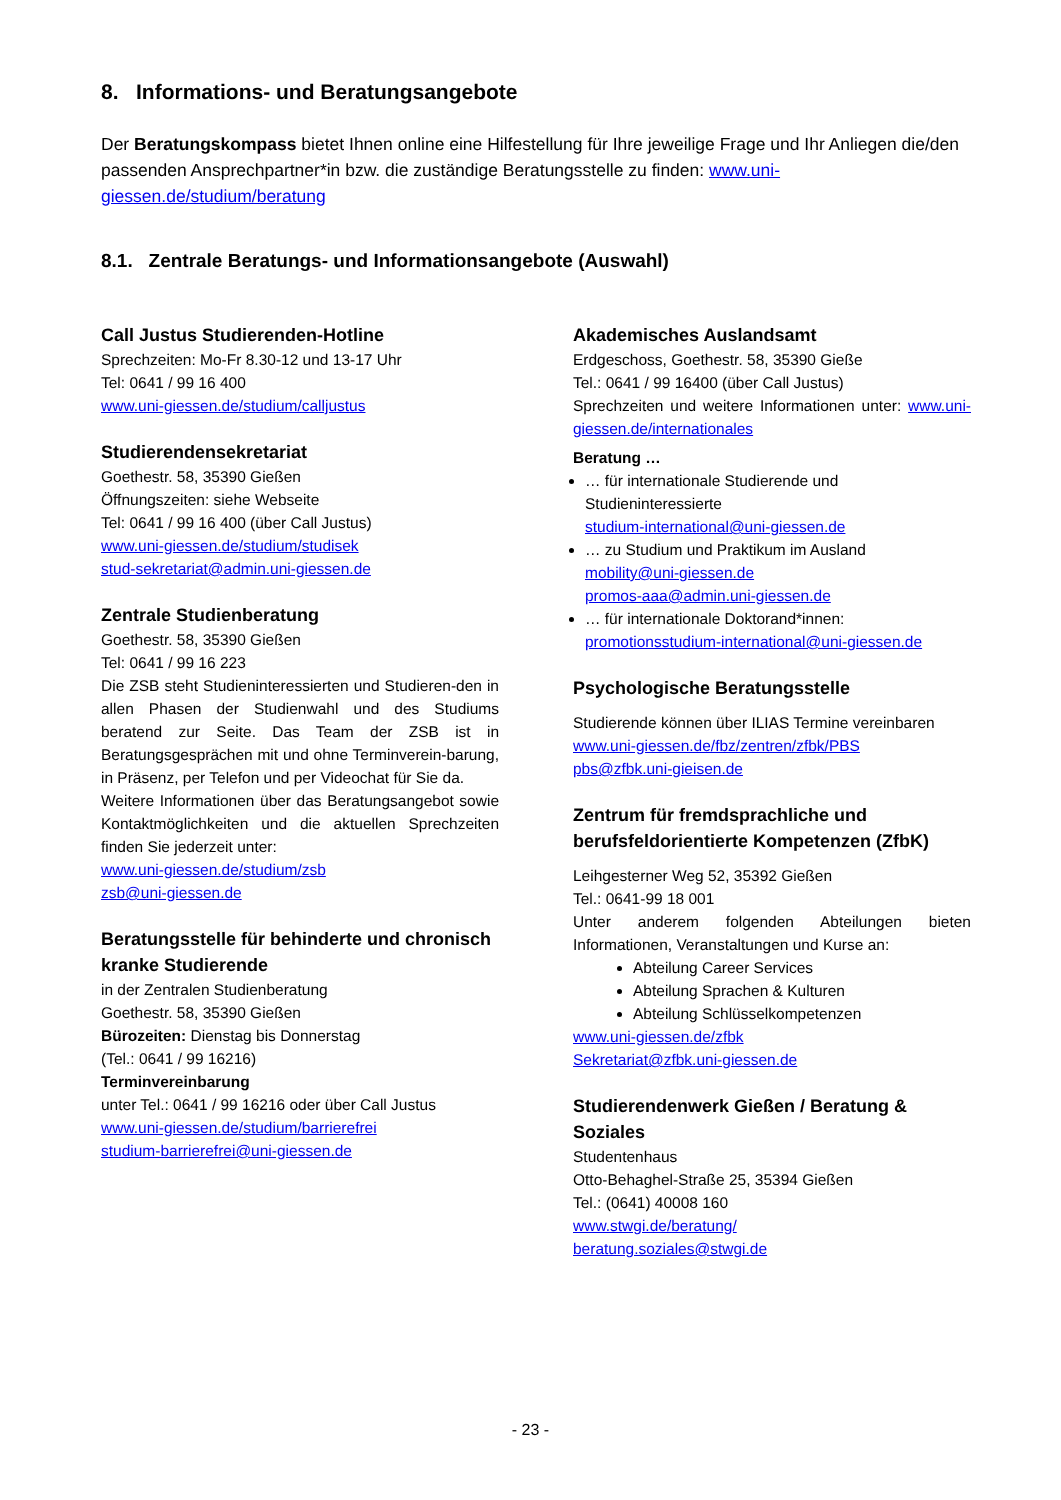8. Informations- und Beratungsangebote
Der Beratungskompass bietet Ihnen online eine Hilfestellung für Ihre jeweilige Frage und Ihr Anliegen die/den passenden Ansprechpartner*in bzw. die zuständige Beratungsstelle zu finden: www.uni-giessen.de/studium/beratung
8.1. Zentrale Beratungs- und Informationsangebote (Auswahl)
Call Justus Studierenden-Hotline
Sprechzeiten: Mo-Fr 8.30-12 und 13-17 Uhr
Tel: 0641 / 99 16 400
www.uni-giessen.de/studium/calljustus
Studierendensekretariat
Goethestr. 58, 35390 Gießen
Öffnungszeiten: siehe Webseite
Tel: 0641 / 99 16 400 (über Call Justus)
www.uni-giessen.de/studium/studisek
stud-sekretariat@admin.uni-giessen.de
Zentrale Studienberatung
Goethestr. 58, 35390 Gießen
Tel: 0641 / 99 16 223
Die ZSB steht Studieninteressierten und Studieren-den in allen Phasen der Studienwahl und des Studiums beratend zur Seite. Das Team der ZSB ist in Beratungsgesprächen mit und ohne Terminverein-barung, in Präsenz, per Telefon und per Videochat für Sie da.
Weitere Informationen über das Beratungsangebot sowie Kontaktmöglichkeiten und die aktuellen Sprechzeiten finden Sie jederzeit unter:
www.uni-giessen.de/studium/zsb
zsb@uni-giessen.de
Beratungsstelle für behinderte und chronisch kranke Studierende
in der Zentralen Studienberatung
Goethestr. 58, 35390 Gießen
Bürozeiten: Dienstag bis Donnerstag
(Tel.: 0641 / 99 16216)
Terminvereinbarung
unter Tel.: 0641 / 99 16216 oder über Call Justus
www.uni-giessen.de/studium/barrierefrei
studium-barrierefrei@uni-giessen.de
Akademisches Auslandsamt
Erdgeschoss, Goethestr. 58, 35390 Gieße
Tel.: 0641 / 99 16400 (über Call Justus)
Sprechzeiten und weitere Informationen unter: www.uni-giessen.de/internationales
Beratung …
… für internationale Studierende und Studieninteressierte
studium-international@uni-giessen.de
… zu Studium und Praktikum im Ausland
mobility@uni-giessen.de
promos-aaa@admin.uni-giessen.de
… für internationale Doktorand*innen:
promotionsstudium-international@uni-giessen.de
Psychologische Beratungsstelle
Studierende können über ILIAS Termine vereinbaren
www.uni-giessen.de/fbz/zentren/zfbk/PBS
pbs@zfbk.uni-gieisen.de
Zentrum für fremdsprachliche und berufsfeldorientierte Kompetenzen (ZfbK)
Leihgesterner Weg 52, 35392 Gießen
Tel.: 0641-99 18 001
Unter anderem folgenden Abteilungen bieten Informationen, Veranstaltungen und Kurse an:
Abteilung Career Services
Abteilung Sprachen & Kulturen
Abteilung Schlüsselkompetenzen
www.uni-giessen.de/zfbk
Sekretariat@zfbk.uni-giessen.de
Studierendenwerk Gießen / Beratung & Soziales
Studentenhaus
Otto-Behaghel-Straße 25, 35394 Gießen
Tel.: (0641) 40008 160
www.stwgi.de/beratung/
beratung.soziales@stwgi.de
- 23 -